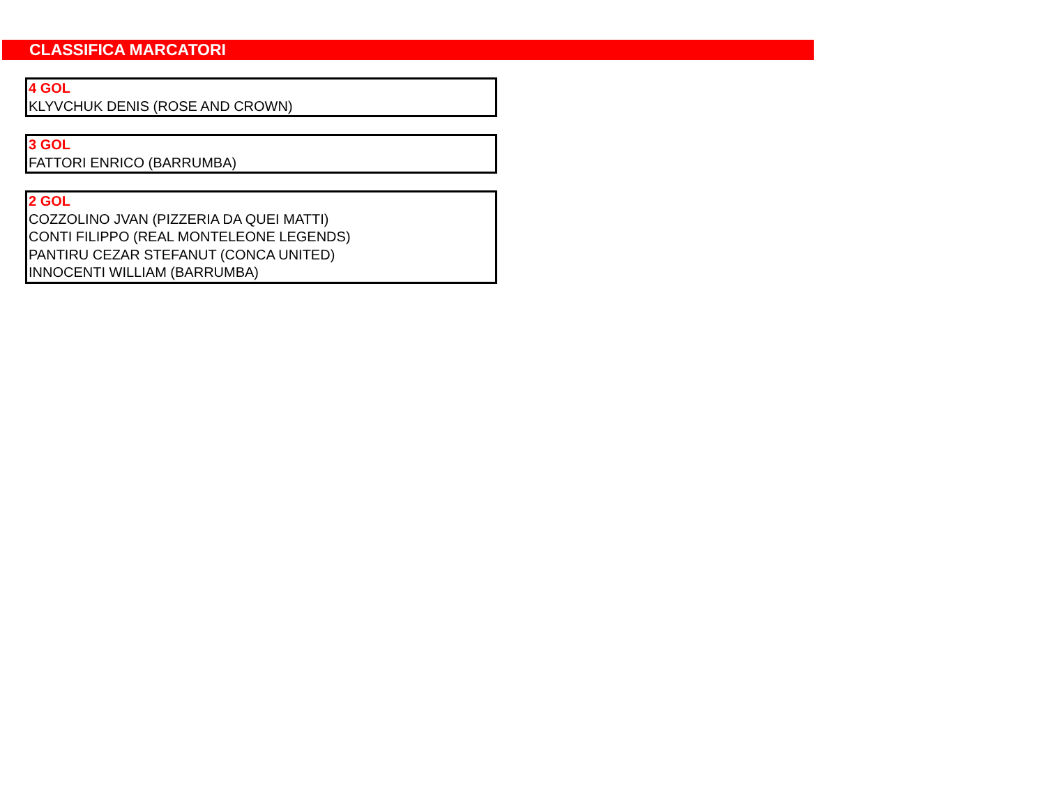CLASSIFICA MARCATORI
4 GOL
KLYVCHUK DENIS (ROSE AND CROWN)
3 GOL
FATTORI ENRICO (BARRUMBA)
2 GOL
COZZOLINO JVAN (PIZZERIA DA QUEI MATTI)
CONTI FILIPPO (REAL MONTELEONE LEGENDS)
PANTIRU CEZAR STEFANUT (CONCA UNITED)
INNOCENTI WILLIAM (BARRUMBA)